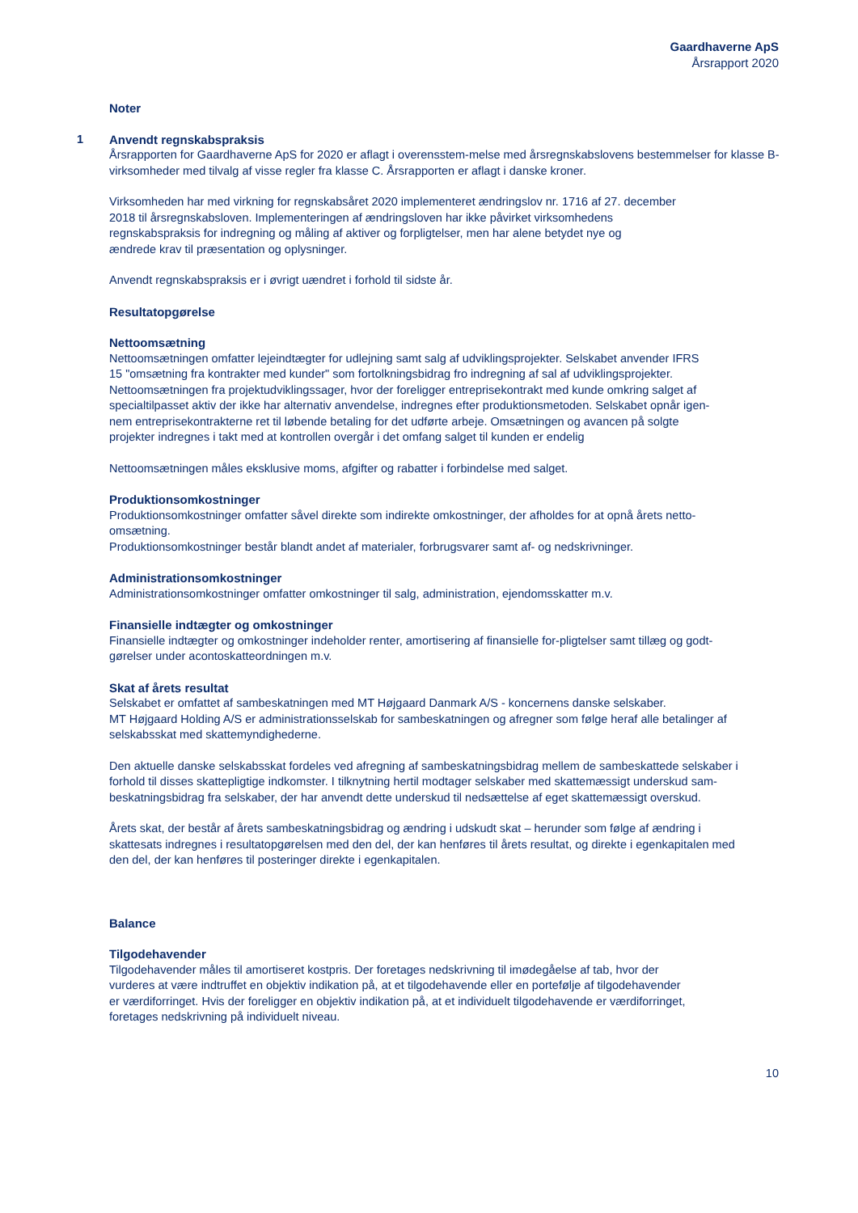Gaardhaverne ApS
Årsrapport 2020
Noter
1
Anvendt regnskabspraksis
Årsrapporten for Gaardhaverne ApS for 2020 er aflagt i overensstem-melse med årsregnskabslovens bestemmelser for klasse B-virksomheder med tilvalg af visse regler fra klasse C. Årsrapporten er aflagt i danske kroner.
Virksomheden har med virkning for regnskabsåret 2020 implementeret ændringslov nr. 1716 af 27. december
2018 til årsregnskabsloven. Implementeringen af ændringsloven har ikke påvirket virksomhedens
regnskabspraksis for indregning og måling af aktiver og forpligtelser, men har alene betydet nye og
ændrede krav til præsentation og oplysninger.
Anvendt regnskabspraksis er i øvrigt uændret i forhold til sidste år.
Resultatopgørelse
Nettoomsætning
Nettoomsætningen omfatter lejeindtægter for udlejning samt salg af udviklingsprojekter. Selskabet anvender IFRS
15 "omsætning fra kontrakter med kunder" som fortolkningsbidrag fro indregning af sal af udviklingsprojekter.
Nettoomsætningen fra projektudviklingssager, hvor der foreligger entreprisekontrakt med kunde omkring salget af
specialtilpasset aktiv der ikke har alternativ anvendelse, indregnes efter produktionsmetoden. Selskabet opnår igen-
nem entreprisekontrakterne ret til løbende betaling for det udførte arbeje. Omsætningen og avancen på solgte
projekter indregnes i takt med at kontrollen overgår i det omfang salget til kunden er endelig
Nettoomsætningen måles eksklusive moms, afgifter og rabatter i forbindelse med salget.
Produktionsomkostninger
Produktionsomkostninger omfatter såvel direkte som indirekte omkostninger, der afholdes for at opnå årets netto-
omsætning.
Produktionsomkostninger består blandt andet af materialer, forbrugsvarer samt af- og nedskrivninger.
Administrationsomkostninger
Administrationsomkostninger omfatter omkostninger til salg, administration, ejendomsskatter m.v.
Finansielle indtægter og omkostninger
Finansielle indtægter og omkostninger indeholder renter, amortisering af finansielle for-pligtelser samt tillæg og godt-
gørelser under acontoskatteordningen m.v.
Skat af årets resultat
Selskabet er omfattet af sambeskatningen med MT Højgaard Danmark A/S - koncernens danske selskaber.
MT Højgaard Holding A/S er administrationsselskab for sambeskatningen og afregner som følge heraf alle betalinger af
selskabsskat med skattemyndighederne.
Den aktuelle danske selskabsskat fordeles ved afregning af sambeskatningsbidrag mellem de sambeskattede selskaber i
forhold til disses skattepligtige indkomster. I tilknytning hertil modtager selskaber med skattemæssigt underskud sam-
beskatningsbidrag fra selskaber, der har anvendt dette underskud til nedsættelse af eget skattemæssigt overskud.
Årets skat, der består af årets sambeskatningsbidrag og ændring i udskudt skat – herunder som følge af ændring i
skattesats indregnes i resultatopgørelsen med den del, der kan henføres til årets resultat, og direkte i egenkapitalen med
den del, der kan henføres til posteringer direkte i egenkapitalen.
Balance
Tilgodehavender
Tilgodehavender måles til amortiseret kostpris. Der foretages nedskrivning til imødegåelse af tab, hvor der
vurderes at være indtruffet en objektiv indikation på, at et tilgodehavende eller en portefølje af tilgodehavender
er værdiforringet. Hvis der foreligger en objektiv indikation på, at et individuelt tilgodehavende er værdiforringet,
foretages nedskrivning på individuelt niveau.
10